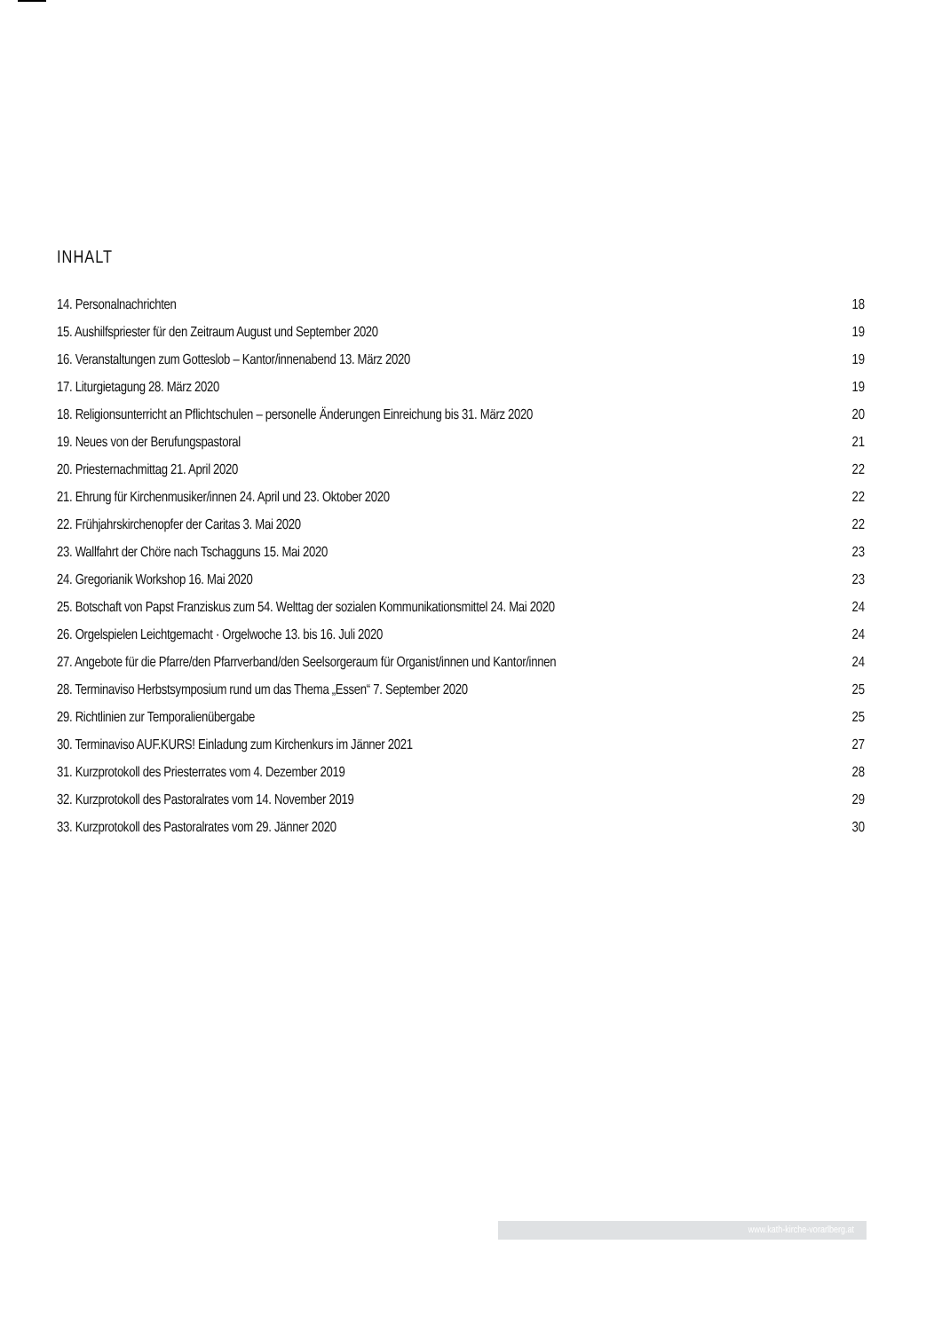INHALT
14. Personalnachrichten 18
15. Aushilfspriester für den Zeitraum August und September 2020 19
16. Veranstaltungen zum Gotteslob – Kantor/innenabend 13. März 2020 19
17. Liturgietagung 28. März 2020 19
18. Religionsunterricht an Pflichtschulen – personelle Änderungen Einreichung bis 31. März 2020 20
19. Neues von der Berufungspastoral 21
20. Priesternachmittag 21. April 2020 22
21. Ehrung für Kirchenmusiker/innen 24. April und 23. Oktober 2020 22
22. Frühjahrskirchenopfer der Caritas 3. Mai 2020 22
23. Wallfahrt der Chöre nach Tschagguns 15. Mai 2020 23
24. Gregorianik Workshop 16. Mai 2020 23
25. Botschaft von Papst Franziskus zum 54. Welttag der sozialen Kommunikationsmittel 24. Mai 2020 24
26. Orgelspielen Leichtgemacht · Orgelwoche 13. bis 16. Juli 2020 24
27. Angebote für die Pfarre/den Pfarrverband/den Seelsorgeraum für Organist/innen und Kantor/innen 24
28. Terminaviso Herbstsymposium rund um das Thema „Essen“ 7. September 2020 25
29. Richtlinien zur Temporalienübergabe 25
30. Terminaviso AUF.KURS! Einladung zum Kirchenkurs im Jänner 2021 27
31. Kurzprotokoll des Priesterrates vom 4. Dezember 2019 28
32. Kurzprotokoll des Pastoralrates vom 14. November 2019 29
33. Kurzprotokoll des Pastoralrates vom 29. Jänner 2020 30
www.kath-kirche-vorarlberg.at